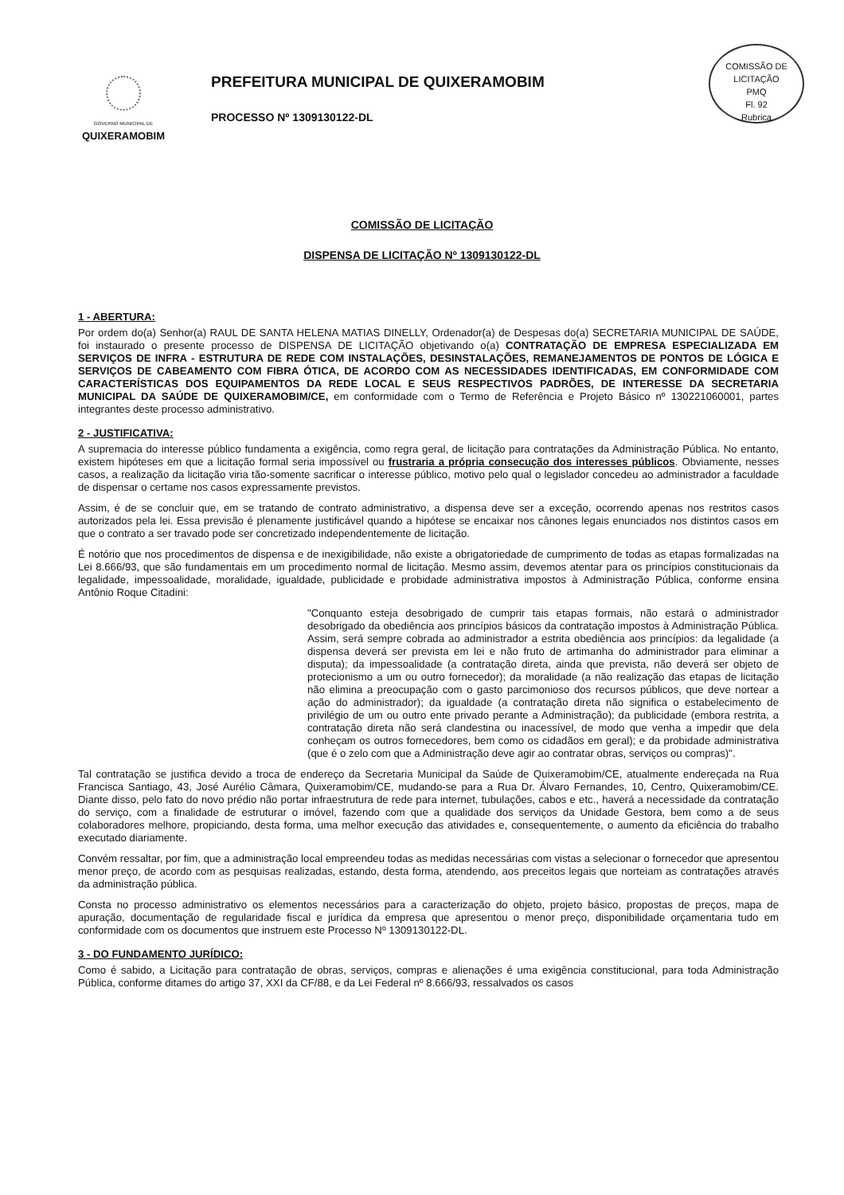COMISSÃO DE LICITAÇÃO
PMQ
Fl. 92
Rubrica
GOVERNO MUNICIPAL DE
QUIXERAMOBIM
PREFEITURA MUNICIPAL DE QUIXERAMOBIM
PROCESSO Nº 1309130122-DL
COMISSÃO DE LICITAÇÃO
DISPENSA DE LICITAÇÃO Nº 1309130122-DL
1 - ABERTURA:
Por ordem do(a) Senhor(a) RAUL DE SANTA HELENA MATIAS DINELLY, Ordenador(a) de Despesas do(a) SECRETARIA MUNICIPAL DE SAÚDE, foi instaurado o presente processo de DISPENSA DE LICITAÇÃO objetivando o(a) CONTRATAÇÃO DE EMPRESA ESPECIALIZADA EM SERVIÇOS DE INFRA - ESTRUTURA DE REDE COM INSTALAÇÕES, DESINSTALAÇÕES, REMANEJAMENTOS DE PONTOS DE LÓGICA E SERVIÇOS DE CABEAMENTO COM FIBRA ÓTICA, DE ACORDO COM AS NECESSIDADES IDENTIFICADAS, EM CONFORMIDADE COM CARACTERÍSTICAS DOS EQUIPAMENTOS DA REDE LOCAL E SEUS RESPECTIVOS PADRÕES, DE INTERESSE DA SECRETARIA MUNICIPAL DA SAÚDE DE QUIXERAMOBIM/CE, em conformidade com o Termo de Referência e Projeto Básico nº 130221060001, partes integrantes deste processo administrativo.
2 - JUSTIFICATIVA:
A supremacia do interesse público fundamenta a exigência, como regra geral, de licitação para contratações da Administração Pública. No entanto, existem hipóteses em que a licitação formal seria impossível ou frustraria a própria consecução dos interesses públicos. Obviamente, nesses casos, a realização da licitação viria tão-somente sacrificar o interesse público, motivo pelo qual o legislador concedeu ao administrador a faculdade de dispensar o certame nos casos expressamente previstos.
Assim, é de se concluir que, em se tratando de contrato administrativo, a dispensa deve ser a exceção, ocorrendo apenas nos restritos casos autorizados pela lei. Essa previsão é plenamente justificável quando a hipótese se encaixar nos cânones legais enunciados nos distintos casos em que o contrato a ser travado pode ser concretizado independentemente de licitação.
É notório que nos procedimentos de dispensa e de inexigibilidade, não existe a obrigatoriedade de cumprimento de todas as etapas formalizadas na Lei 8.666/93, que são fundamentais em um procedimento normal de licitação. Mesmo assim, devemos atentar para os princípios constitucionais da legalidade, impessoalidade, moralidade, igualdade, publicidade e probidade administrativa impostos à Administração Pública, conforme ensina Antônio Roque Citadini:
"Conquanto esteja desobrigado de cumprir tais etapas formais, não estará o administrador desobrigado da obediência aos princípios básicos da contratação impostos à Administração Pública. Assim, será sempre cobrada ao administrador a estrita obediência aos princípios: da legalidade (a dispensa deverá ser prevista em lei e não fruto de artimanha do administrador para eliminar a disputa); da impessoalidade (a contratação direta, ainda que prevista, não deverá ser objeto de protecionismo a um ou outro fornecedor); da moralidade (a não realização das etapas de licitação não elimina a preocupação com o gasto parcimonioso dos recursos públicos, que deve nortear a ação do administrador); da igualdade (a contratação direta não significa o estabelecimento de privilégio de um ou outro ente privado perante a Administração); da publicidade (embora restrita, a contratação direta não será clandestina ou inacessível, de modo que venha a impedir que dela conheçam os outros fornecedores, bem como os cidadãos em geral); e da probidade administrativa (que é o zelo com que a Administração deve agir ao contratar obras, serviços ou compras)".
Tal contratação se justifica devido a troca de endereço da Secretaria Municipal da Saúde de Quixeramobim/CE, atualmente endereçada na Rua Francisca Santiago, 43, José Aurélio Câmara, Quixeramobim/CE, mudando-se para a Rua Dr. Álvaro Fernandes, 10, Centro, Quixeramobim/CE. Diante disso, pelo fato do novo prédio não portar infraestrutura de rede para internet, tubulações, cabos e etc., haverá a necessidade da contratação do serviço, com a finalidade de estruturar o imóvel, fazendo com que a qualidade dos serviços da Unidade Gestora, bem como a de seus colaboradores melhore, propiciando, desta forma, uma melhor execução das atividades e, consequentemente, o aumento da eficiência do trabalho executado diariamente.
Convém ressaltar, por fim, que a administração local empreendeu todas as medidas necessárias com vistas a selecionar o fornecedor que apresentou menor preço, de acordo com as pesquisas realizadas, estando, desta forma, atendendo, aos preceitos legais que norteiam as contratações através da administração pública.
Consta no processo administrativo os elementos necessários para a caracterização do objeto, projeto básico, propostas de preços, mapa de apuração, documentação de regularidade fiscal e jurídica da empresa que apresentou o menor preço, disponibilidade orçamentaria tudo em conformidade com os documentos que instruem este Processo Nº 1309130122-DL.
3 - DO FUNDAMENTO JURÍDICO:
Como é sabido, a Licitação para contratação de obras, serviços, compras e alienações é uma exigência constitucional, para toda Administração Pública, conforme ditames do artigo 37, XXI da CF/88, e da Lei Federal nº 8.666/93, ressalvados os casos